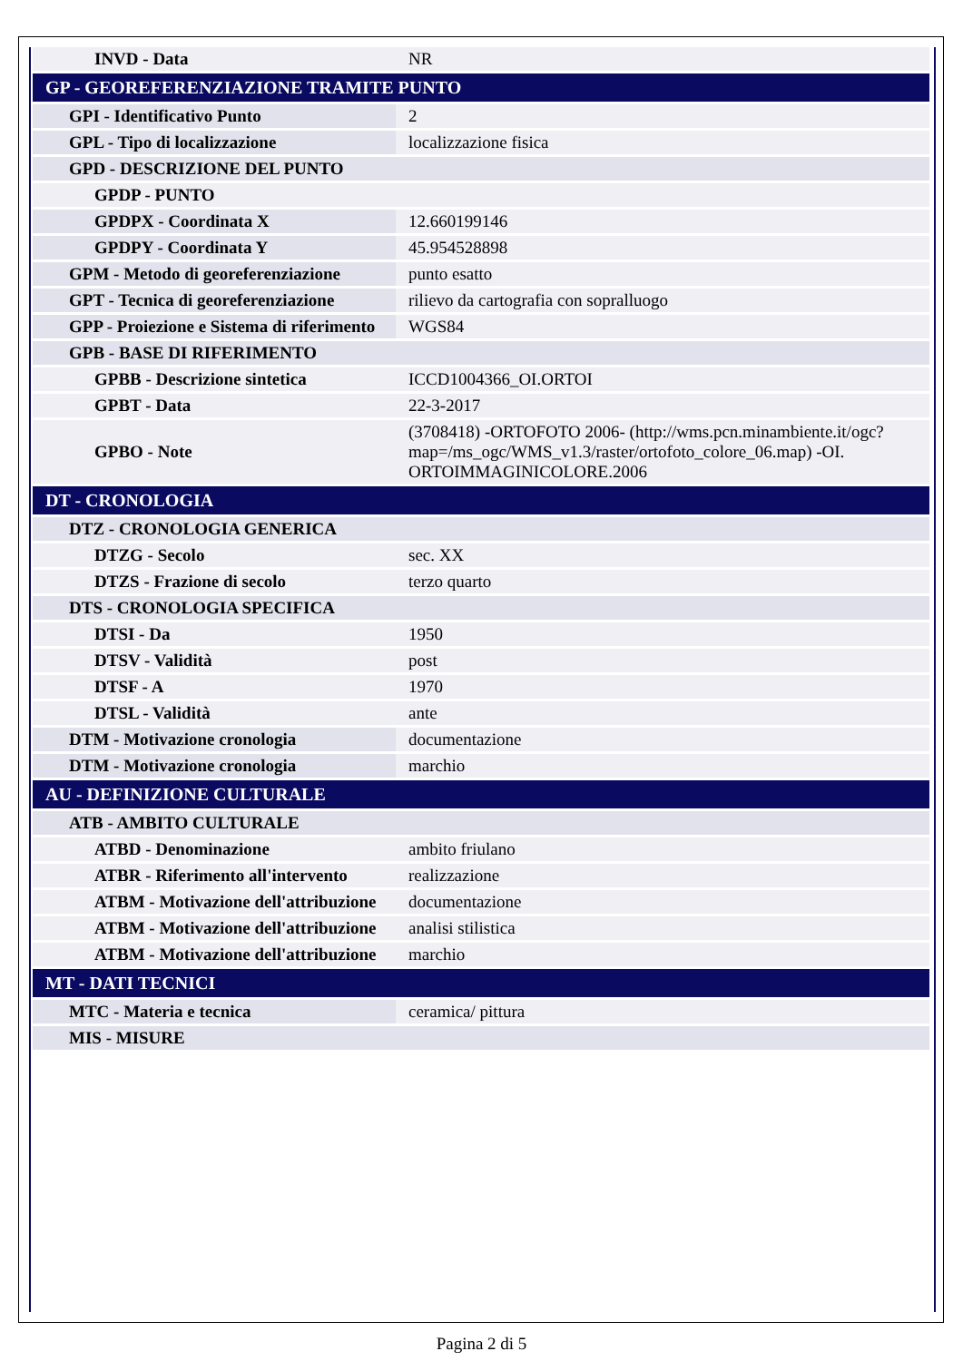| INVD - Data | NR |
| GP - GEOREFERENZIAZIONE TRAMITE PUNTO | |
| GPI - Identificativo Punto | 2 |
| GPL - Tipo di localizzazione | localizzazione fisica |
| GPD - DESCRIZIONE DEL PUNTO | |
| GPDP - PUNTO | |
| GPDPX - Coordinata X | 12.660199146 |
| GPDPY - Coordinata Y | 45.954528898 |
| GPM - Metodo di georeferenziazione | punto esatto |
| GPT - Tecnica di georeferenziazione | rilievo da cartografia con sopralluogo |
| GPP - Proiezione e Sistema di riferimento | WGS84 |
| GPB - BASE DI RIFERIMENTO | |
| GPBB - Descrizione sintetica | ICCD1004366_OI.ORTOI |
| GPBT - Data | 22-3-2017 |
| GPBO - Note | (3708418) -ORTOFOTO 2006- (http://wms.pcn.minambiente.it/ogc?map=/ms_ogc/WMS_v1.3/raster/ortofoto_colore_06.map) -OI. ORTOIMMAGINICOLORE.2006 |
| DT - CRONOLOGIA | |
| DTZ - CRONOLOGIA GENERICA | |
| DTZG - Secolo | sec. XX |
| DTZS - Frazione di secolo | terzo quarto |
| DTS - CRONOLOGIA SPECIFICA | |
| DTSI - Da | 1950 |
| DTSV - Validità | post |
| DTSF - A | 1970 |
| DTSL - Validità | ante |
| DTM - Motivazione cronologia | documentazione |
| DTM - Motivazione cronologia | marchio |
| AU - DEFINIZIONE CULTURALE | |
| ATB - AMBITO CULTURALE | |
| ATBD - Denominazione | ambito friulano |
| ATBR - Riferimento all'intervento | realizzazione |
| ATBM - Motivazione dell'attribuzione | documentazione |
| ATBM - Motivazione dell'attribuzione | analisi stilistica |
| ATBM - Motivazione dell'attribuzione | marchio |
| MT - DATI TECNICI | |
| MTC - Materia e tecnica | ceramica/ pittura |
| MIS - MISURE | |
Pagina 2 di 5